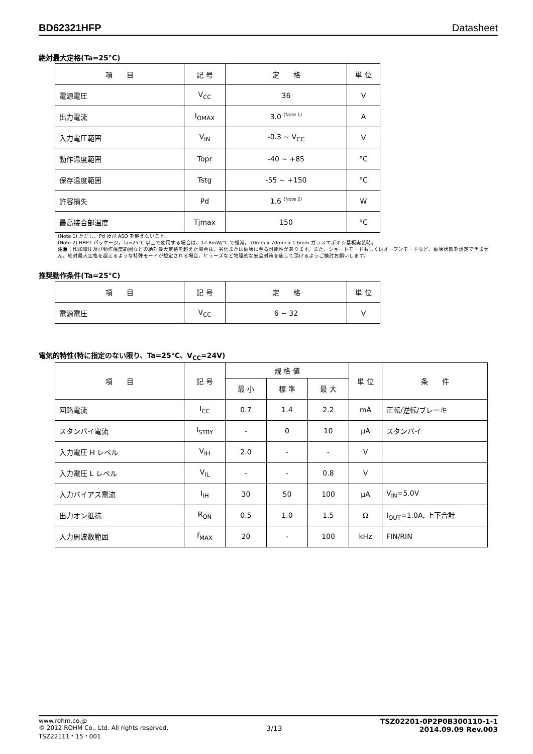BD62321HFP Datasheet
絶対最大定格(Ta=25°C)
| 項 目 | 記 号 | 定 格 | 単 位 |
| --- | --- | --- | --- |
| 電源電圧 | V<sub>CC</sub> | 36 | V |
| 出力電流 | I<sub>OMAX</sub> | 3.0 <sup>(Note 1)</sup> | A |
| 入力電圧範囲 | V<sub>IN</sub> | -0.3 ~ V<sub>CC</sub> | V |
| 動作温度範囲 | Topr | -40 ~ +85 | °C |
| 保存温度範囲 | Tstg | -55 ~ +150 | °C |
| 許容損失 | Pd | 1.6 <sup>(Note 2)</sup> | W |
| 最高接合部温度 | Tjmax | 150 | °C |
(Note 1) ただし、Pd 及び ASO を越えないこと。
(Note 2) HRP7 パッケージ。Ta=25°C 以上で使用する場合は、12.8mW/°C で軽減。70mm x 70mm x 1.6mm ガラスエポキシ基板実装時。
注意：印加電圧及び動作温度範囲などの絶対最大定格を超えた場合は、劣化または破壊に至る可能性があります。また、ショートモードもしくはオープンモードなど、破壊状態を想定できません。絶対最大定格を超えるような特殊モードが想定される場合、ヒューズなど物理的な安全対策を施して頂けるようご検討お願いします。
推奨動作条件(Ta=25°C)
| 項 目 | 記 号 | 定 格 | 単 位 |
| --- | --- | --- | --- |
| 電源電圧 | V<sub>CC</sub> | 6 ~ 32 | V |
電気的特性(特に指定のない限り、Ta=25°C、V<sub>CC</sub>=24V)
| 項 目 | 記 号 | 規 格 値 | | | 単 位 | 条 件 |
| --- | --- | --- | --- | --- | --- | --- |
| | | 最 小 | 標 準 | 最 大 | | |
| 回路電流 | I<sub>CC</sub> | 0.7 | 1.4 | 2.2 | mA | 正転/逆転/ブレーキ |
| スタンバイ電流 | I<sub>STBY</sub> | - | 0 | 10 | μA | スタンバイ |
| 入力電圧 H レベル | V<sub>IH</sub> | 2.0 | - | - | V | |
| 入力電圧 L レベル | V<sub>IL</sub> | - | - | 0.8 | V | |
| 入力バイアス電流 | I<sub>IH</sub> | 30 | 50 | 100 | μA | V<sub>IN</sub>=5.0V |
| 出力オン抵抗 | R<sub>ON</sub> | 0.5 | 1.0 | 1.5 | Ω | I<sub>OUT</sub>=1.0A, 上下合計 |
| 入力周波数範囲 | f<sub>MAX</sub> | 20 | - | 100 | kHz | FIN/RIN |
www.rohm.co.jp
© 2012 ROHM Co., Ltd. All rights reserved.
TSZ22111・15・001
3/13
TSZ02201-0P2P0B300110-1-1
2014.09.09 Rev.003